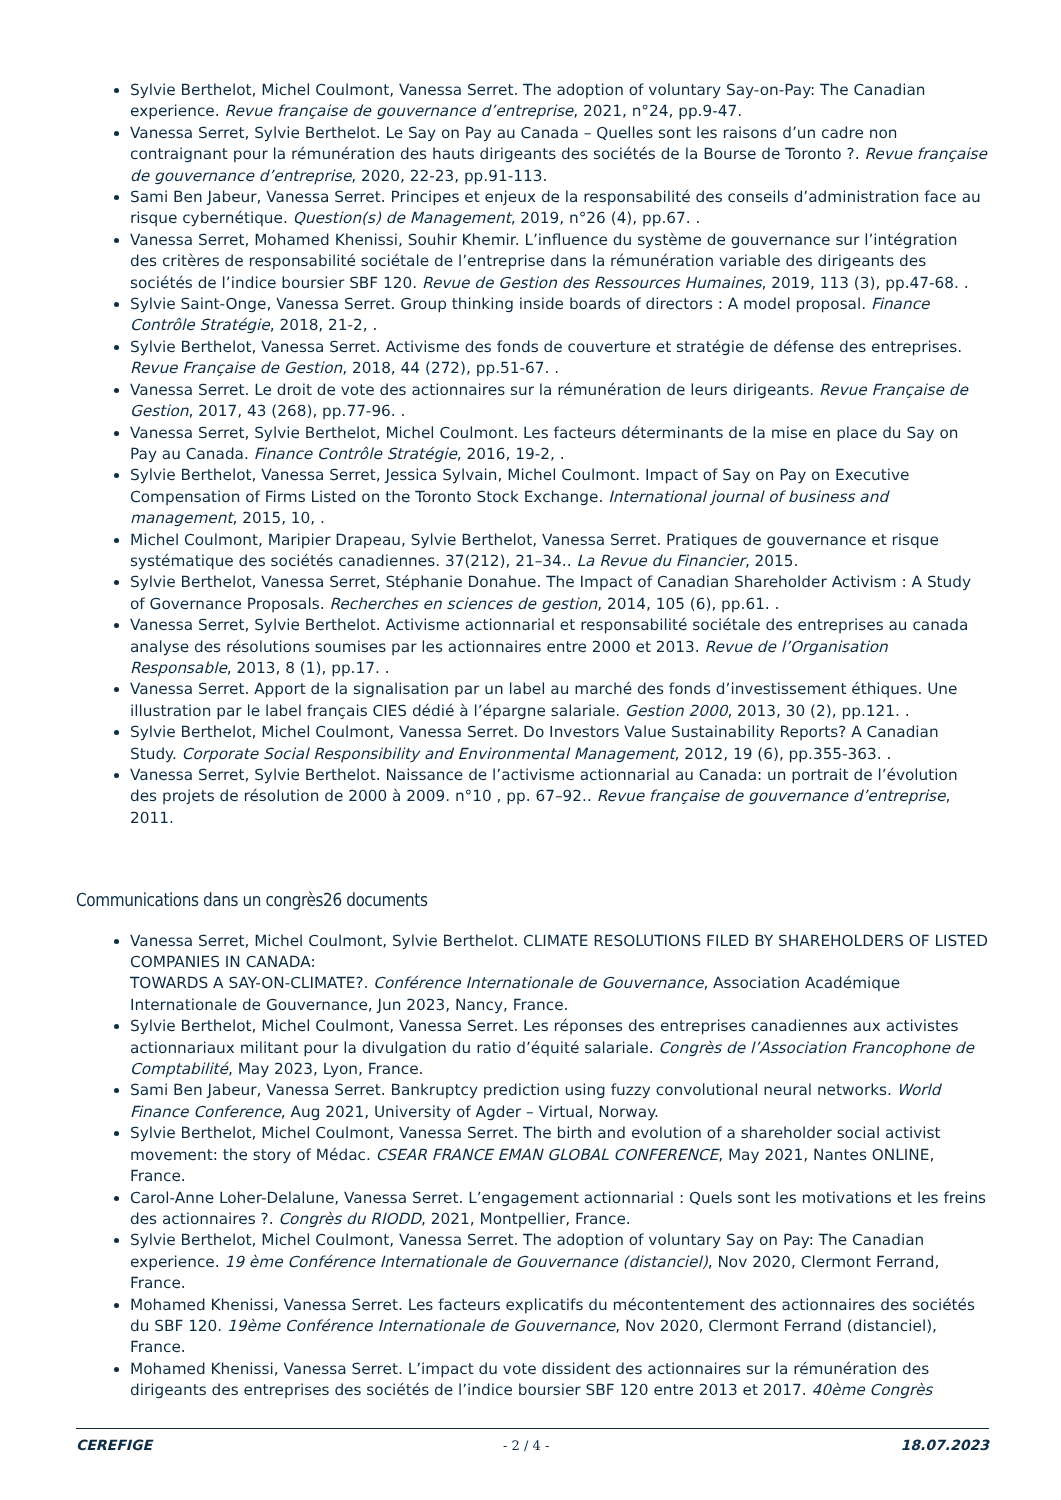Sylvie Berthelot, Michel Coulmont, Vanessa Serret. The adoption of voluntary Say-on-Pay: The Canadian experience. Revue française de gouvernance d’entreprise, 2021, n°24, pp.9-47.
Vanessa Serret, Sylvie Berthelot. Le Say on Pay au Canada – Quelles sont les raisons d’un cadre non contraignant pour la rémunération des hauts dirigeants des sociétés de la Bourse de Toronto ?. Revue française de gouvernance d’entreprise, 2020, 22-23, pp.91-113.
Sami Ben Jabeur, Vanessa Serret. Principes et enjeux de la responsabilité des conseils d’administration face au risque cybernétique. Question(s) de Management, 2019, n°26 (4), pp.67. .
Vanessa Serret, Mohamed Khenissi, Souhir Khemir. L’influence du système de gouvernance sur l’intégration des critères de responsabilité sociétale de l’entreprise dans la rémunération variable des dirigeants des sociétés de l’indice boursier SBF 120. Revue de Gestion des Ressources Humaines, 2019, 113 (3), pp.47-68. .
Sylvie Saint-Onge, Vanessa Serret. Group thinking inside boards of directors : A model proposal. Finance Contrôle Stratégie, 2018, 21-2, .
Sylvie Berthelot, Vanessa Serret. Activisme des fonds de couverture et stratégie de défense des entreprises. Revue Française de Gestion, 2018, 44 (272), pp.51-67. .
Vanessa Serret. Le droit de vote des actionnaires sur la rémunération de leurs dirigeants. Revue Française de Gestion, 2017, 43 (268), pp.77-96. .
Vanessa Serret, Sylvie Berthelot, Michel Coulmont. Les facteurs déterminants de la mise en place du Say on Pay au Canada. Finance Contrôle Stratégie, 2016, 19-2, .
Sylvie Berthelot, Vanessa Serret, Jessica Sylvain, Michel Coulmont. Impact of Say on Pay on Executive Compensation of Firms Listed on the Toronto Stock Exchange. International journal of business and management, 2015, 10, .
Michel Coulmont, Maripier Drapeau, Sylvie Berthelot, Vanessa Serret. Pratiques de gouvernance et risque systématique des sociétés canadiennes. 37(212), 21–34.. La Revue du Financier, 2015.
Sylvie Berthelot, Vanessa Serret, Stéphanie Donahue. The Impact of Canadian Shareholder Activism : A Study of Governance Proposals. Recherches en sciences de gestion, 2014, 105 (6), pp.61. .
Vanessa Serret, Sylvie Berthelot. Activisme actionnarial et responsabilité sociétale des entreprises au canada analyse des résolutions soumises par les actionnaires entre 2000 et 2013. Revue de l’Organisation Responsable, 2013, 8 (1), pp.17. .
Vanessa Serret. Apport de la signalisation par un label au marché des fonds d’investissement éthiques. Une illustration par le label français CIES dédié à l’épargne salariale. Gestion 2000, 2013, 30 (2), pp.121. .
Sylvie Berthelot, Michel Coulmont, Vanessa Serret. Do Investors Value Sustainability Reports? A Canadian Study. Corporate Social Responsibility and Environmental Management, 2012, 19 (6), pp.355-363. .
Vanessa Serret, Sylvie Berthelot. Naissance de l’activisme actionnarial au Canada: un portrait de l’évolution des projets de résolution de 2000 à 2009. n°10 , pp. 67–92.. Revue française de gouvernance d’entreprise, 2011.
Communications dans un congrès26 documents
Vanessa Serret, Michel Coulmont, Sylvie Berthelot. CLIMATE RESOLUTIONS FILED BY SHAREHOLDERS OF LISTED COMPANIES IN CANADA:
TOWARDS A SAY-ON-CLIMATE?. Conférence Internationale de Gouvernance, Association Académique Internationale de Gouvernance, Jun 2023, Nancy, France.
Sylvie Berthelot, Michel Coulmont, Vanessa Serret. Les réponses des entreprises canadiennes aux activistes actionnariaux militant pour la divulgation du ratio d’équité salariale. Congrès de l’Association Francophone de Comptabilité, May 2023, Lyon, France.
Sami Ben Jabeur, Vanessa Serret. Bankruptcy prediction using fuzzy convolutional neural networks. World Finance Conference, Aug 2021, University of Agder – Virtual, Norway.
Sylvie Berthelot, Michel Coulmont, Vanessa Serret. The birth and evolution of a shareholder social activist movement: the story of Médac. CSEAR FRANCE EMAN GLOBAL CONFERENCE, May 2021, Nantes ONLINE, France.
Carol-Anne Loher-Delalune, Vanessa Serret. L’engagement actionnarial : Quels sont les motivations et les freins des actionnaires ?. Congrès du RIODD, 2021, Montpellier, France.
Sylvie Berthelot, Michel Coulmont, Vanessa Serret. The adoption of voluntary Say on Pay: The Canadian experience. 19 ème Conférence Internationale de Gouvernance (distanciel), Nov 2020, Clermont Ferrand, France.
Mohamed Khenissi, Vanessa Serret. Les facteurs explicatifs du mécontentement des actionnaires des sociétés du SBF 120. 19ème Conférence Internationale de Gouvernance, Nov 2020, Clermont Ferrand (distanciel), France.
Mohamed Khenissi, Vanessa Serret. L’impact du vote dissident des actionnaires sur la rémunération des dirigeants des entreprises des sociétés de l’indice boursier SBF 120 entre 2013 et 2017. 40ème Congrès
CEREFIGE - 2 / 4 - 18.07.2023